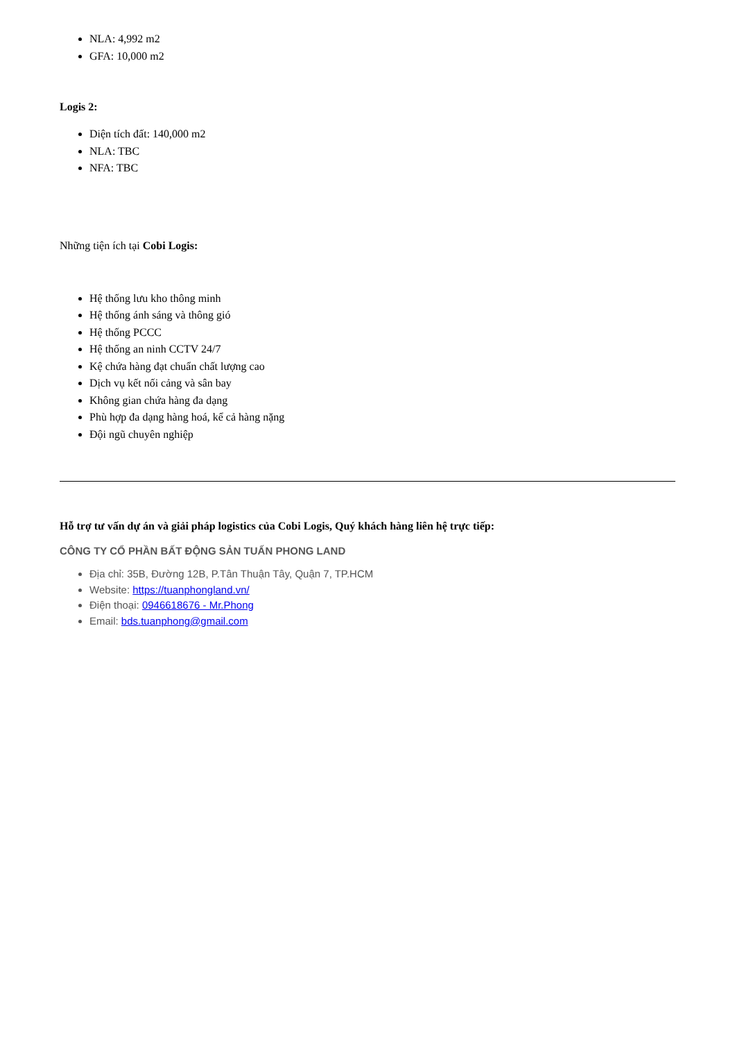NLA: 4,992 m2
GFA: 10,000 m2
Logis 2:
Diện tích đất: 140,000 m2
NLA: TBC
NFA: TBC
Những tiện ích tại Cobi Logis:
Hệ thống lưu kho thông minh
Hệ thống ánh sáng và thông gió
Hệ thống PCCC
Hệ thống an ninh CCTV 24/7
Kệ chứa hàng đạt chuẩn chất lượng cao
Dịch vụ kết nối cảng và sân bay
Không gian chứa hàng đa dạng
Phù hợp đa dạng hàng hoá, kể cả hàng nặng
Đội ngũ chuyên nghiệp
Hỗ trợ tư vấn dự án và giải pháp logistics của Cobi Logis, Quý khách hàng liên hệ trực tiếp:
CÔNG TY CỔ PHẦN BẤT ĐỘNG SẢN TUẤN PHONG LAND
Địa chỉ: 35B, Đường 12B, P.Tân Thuận Tây, Quận 7, TP.HCM
Website: https://tuanphongland.vn/
Điện thoại: 0946618676 - Mr.Phong
Email: bds.tuanphong@gmail.com